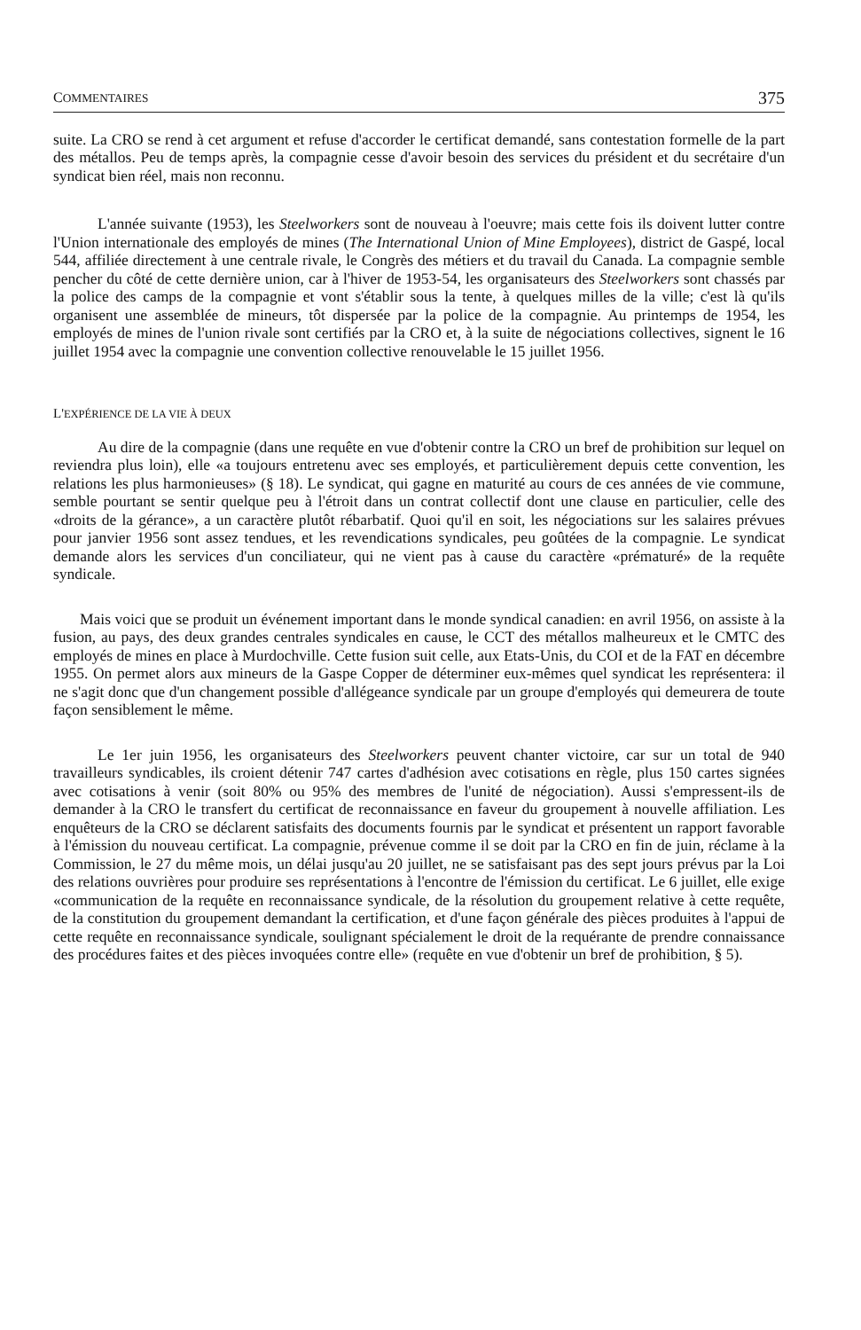COMMENTAIRES 375
suite. La CRO se rend à cet argument et refuse d'accorder le certificat demandé, sans contestation formelle de la part des métallos. Peu de temps après, la compagnie cesse d'avoir besoin des services du président et du secrétaire d'un syndicat bien réel, mais non reconnu.
L'année suivante (1953), les Steelworkers sont de nouveau à l'oeuvre; mais cette fois ils doivent lutter contre l'Union internationale des employés de mines (The International Union of Mine Employees), district de Gaspé, local 544, affiliée directement à une centrale rivale, le Congrès des métiers et du travail du Canada. La compagnie semble pencher du côté de cette dernière union, car à l'hiver de 1953-54, les organisateurs des Steelworkers sont chassés par la police des camps de la compagnie et vont s'établir sous la tente, à quelques milles de la ville; c'est là qu'ils organisent une assemblée de mineurs, tôt dispersée par la police de la compagnie. Au printemps de 1954, les employés de mines de l'union rivale sont certifiés par la CRO et, à la suite de négociations collectives, signent le 16 juillet 1954 avec la compagnie une convention collective renouvelable le 15 juillet 1956.
L'EXPÉRIENCE DE LA VIE À DEUX
Au dire de la compagnie (dans une requête en vue d'obtenir contre la CRO un bref de prohibition sur lequel on reviendra plus loin), elle «a toujours entretenu avec ses employés, et particulièrement depuis cette convention, les relations les plus harmonieuses» (§ 18). Le syndicat, qui gagne en maturité au cours de ces années de vie commune, semble pourtant se sentir quelque peu à l'étroit dans un contrat collectif dont une clause en particulier, celle des «droits de la gérance», a un caractère plutôt rébarbatif. Quoi qu'il en soit, les négociations sur les salaires prévues pour janvier 1956 sont assez tendues, et les revendications syndicales, peu goûtées de la compagnie. Le syndicat demande alors les services d'un conciliateur, qui ne vient pas à cause du caractère «prématuré» de la requête syndicale.
Mais voici que se produit un événement important dans le monde syndical canadien: en avril 1956, on assiste à la fusion, au pays, des deux grandes centrales syndicales en cause, le CCT des métallos malheureux et le CMTC des employés de mines en place à Murdochville. Cette fusion suit celle, aux Etats-Unis, du COI et de la FAT en décembre 1955. On permet alors aux mineurs de la Gaspe Copper de déterminer eux-mêmes quel syndicat les représentera: il ne s'agit donc que d'un changement possible d'allégeance syndicale par un groupe d'employés qui demeurera de toute façon sensiblement le même.
Le 1er juin 1956, les organisateurs des Steelworkers peuvent chanter victoire, car sur un total de 940 travailleurs syndicables, ils croient détenir 747 cartes d'adhésion avec cotisations en règle, plus 150 cartes signées avec cotisations à venir (soit 80% ou 95% des membres de l'unité de négociation). Aussi s'empressent-ils de demander à la CRO le transfert du certificat de reconnaissance en faveur du groupement à nouvelle affiliation. Les enquêteurs de la CRO se déclarent satisfaits des documents fournis par le syndicat et présentent un rapport favorable à l'émission du nouveau certificat. La compagnie, prévenue comme il se doit par la CRO en fin de juin, réclame à la Commission, le 27 du même mois, un délai jusqu'au 20 juillet, ne se satisfaisant pas des sept jours prévus par la Loi des relations ouvrières pour produire ses représentations à l'encontre de l'émission du certificat. Le 6 juillet, elle exige «communication de la requête en reconnaissance syndicale, de la résolution du groupement relative à cette requête, de la constitution du groupement demandant la certification, et d'une façon générale des pièces produites à l'appui de cette requête en reconnaissance syndicale, soulignant spécialement le droit de la requérante de prendre connaissance des procédures faites et des pièces invoquées contre elle» (requête en vue d'obtenir un bref de prohibition, § 5).